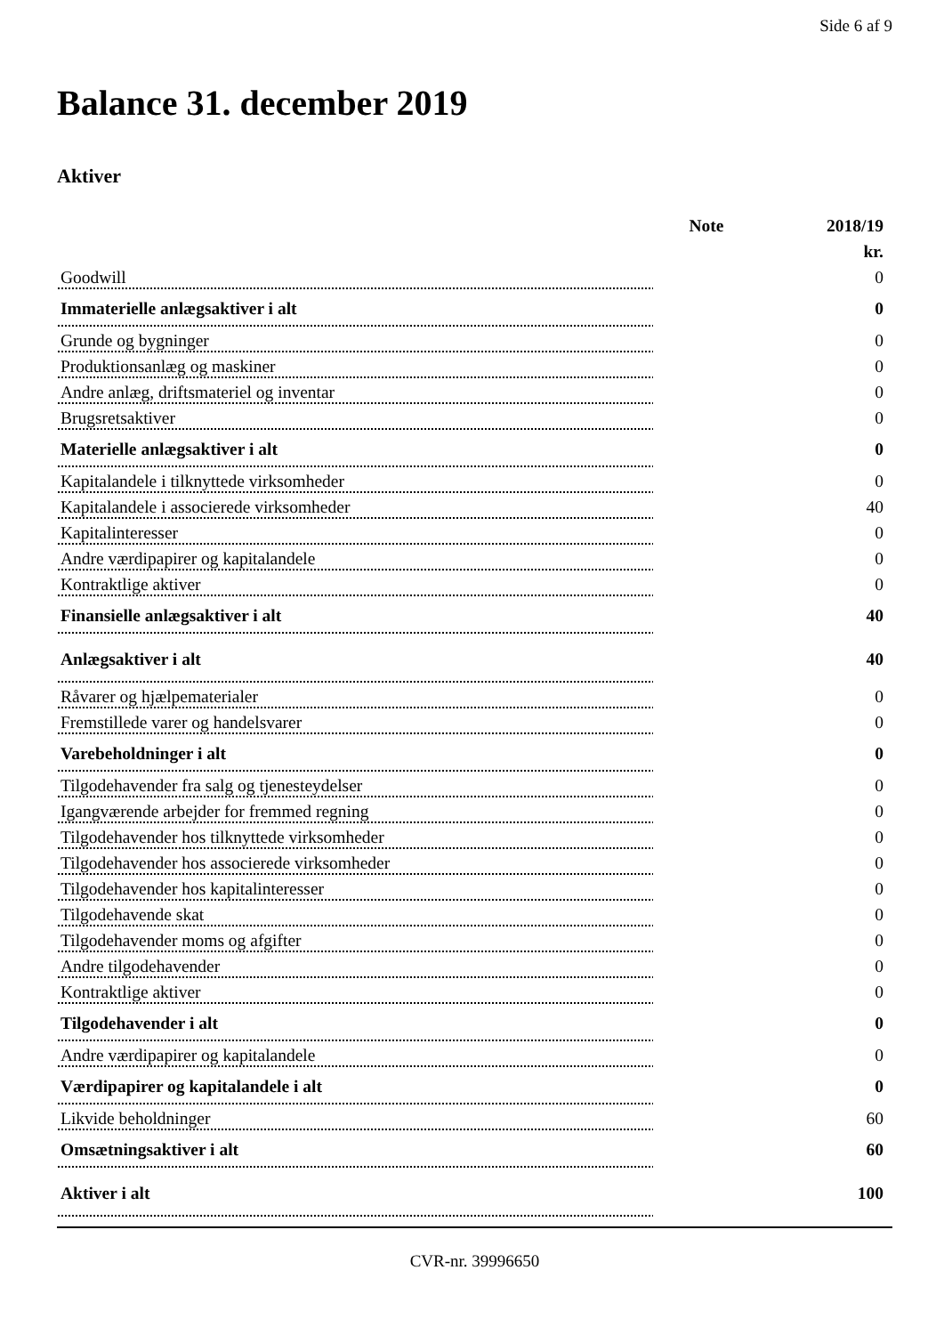Side 6 af 9
Balance 31. december 2019
Aktiver
| | Note | 2018/19 |
| --- | --- | --- |
| | | kr. |
| Goodwill | | 0 |
| Immaterielle anlægsaktiver i alt | | 0 |
| Grunde og bygninger | | 0 |
| Produktionsanlæg og maskiner | | 0 |
| Andre anlæg, driftsmateriel og inventar | | 0 |
| Brugsretsaktiver | | 0 |
| Materielle anlægsaktiver i alt | | 0 |
| Kapitalandele i tilknyttede virksomheder | | 0 |
| Kapitalandele i associerede virksomheder | | 40 |
| Kapitalinteresser | | 0 |
| Andre værdipapirer og kapitalandele | | 0 |
| Kontraktlige aktiver | | 0 |
| Finansielle anlægsaktiver i alt | | 40 |
| Anlægsaktiver i alt | | 40 |
| Råvarer og hjælpematerialer | | 0 |
| Fremstillede varer og handelsvarer | | 0 |
| Varebeholdninger i alt | | 0 |
| Tilgodehavender fra salg og tjenesteydelser | | 0 |
| Igangværende arbejder for fremmed regning | | 0 |
| Tilgodehavender hos tilknyttede virksomheder | | 0 |
| Tilgodehavender hos associerede virksomheder | | 0 |
| Tilgodehavender hos kapitalinteresser | | 0 |
| Tilgodehavende skat | | 0 |
| Tilgodehavender moms og afgifter | | 0 |
| Andre tilgodehavender | | 0 |
| Kontraktlige aktiver | | 0 |
| Tilgodehavender i alt | | 0 |
| Andre værdipapirer og kapitalandele | | 0 |
| Værdipapirer og kapitalandele i alt | | 0 |
| Likvide beholdninger | | 60 |
| Omsætningsaktiver i alt | | 60 |
| Aktiver i alt | | 100 |
CVR-nr. 39996650